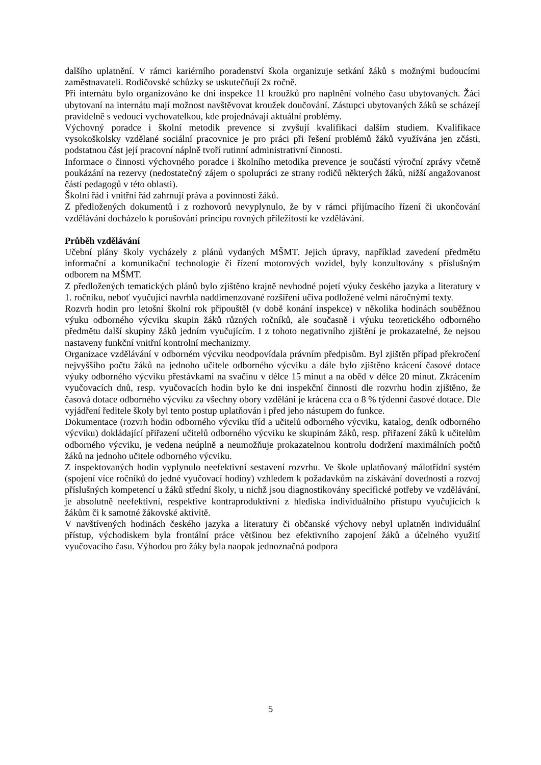dalšího uplatnění. V rámci kariérního poradenství škola organizuje setkání žáků s možnými budoucími zaměstnavateli. Rodičovské schůzky se uskutečňují 2x ročně.
Při internátu bylo organizováno ke dni inspekce 11 kroužků pro naplnění volného času ubytovaných. Žáci ubytovaní na internátu mají možnost navštěvovat kroužek doučování. Zástupci ubytovaných žáků se scházejí pravidelně s vedoucí vychovatelkou, kde projednávají aktuální problémy.
Výchovný poradce i školní metodik prevence si zvyšují kvalifikaci dalším studiem. Kvalifikace vysokoškolsky vzdělané sociální pracovnice je pro práci při řešení problémů žáků využívána jen zčásti, podstatnou část její pracovní náplně tvoří rutinní administrativní činnosti.
Informace o činnosti výchovného poradce i školního metodika prevence je součástí výroční zprávy včetně poukázání na rezervy (nedostatečný zájem o spolupráci ze strany rodičů některých žáků, nižší angažovanost části pedagogů v této oblasti).
Školní řád i vnitřní řád zahrnují práva a povinnosti žáků.
Z předložených dokumentů i z rozhovorů nevyplynulo, že by v rámci přijímacího řízení či ukončování vzdělávání docházelo k porušování principu rovných příležitostí ke vzdělávání.
Průběh vzdělávání
Učební plány školy vycházely z plánů vydaných MŠMT. Jejich úpravy, například zavedení předmětu informační a komunikační technologie či řízení motorových vozidel, byly konzultovány s příslušným odborem na MŠMT.
Z předložených tematických plánů bylo zjištěno krajně nevhodné pojetí výuky českého jazyka a literatury v 1. ročníku, neboť vyučující navrhla naddimenzované rozšíření učiva podložené velmi náročnými texty.
Rozvrh hodin pro letošní školní rok připouštěl (v době konání inspekce) v několika hodinách souběžnou výuku odborného výcviku skupin žáků různých ročníků, ale současně i výuku teoretického odborného předmětu další skupiny žáků jedním vyučujícím. I z tohoto negativního zjištění je prokazatelné, že nejsou nastaveny funkční vnitřní kontrolní mechanizmy.
Organizace vzdělávání v odborném výcviku neodpovídala právním předpisům. Byl zjištěn případ překročení nejvyššího počtu žáků na jednoho učitele odborného výcviku a dále bylo zjištěno krácení časové dotace výuky odborného výcviku přestávkami na svačinu v délce 15 minut a na oběd v délce 20 minut. Zkrácením vyučovacích dnů, resp. vyučovacích hodin bylo ke dni inspekční činnosti dle rozvrhu hodin zjištěno, že časová dotace odborného výcviku za všechny obory vzdělání je krácena cca o 8 % týdenní časové dotace. Dle vyjádření ředitele školy byl tento postup uplatňován i před jeho nástupem do funkce.
Dokumentace (rozvrh hodin odborného výcviku tříd a učitelů odborného výcviku, katalog, deník odborného výcviku) dokládající přiřazení učitelů odborného výcviku ke skupinám žáků, resp. přiřazení žáků k učitelům odborného výcviku, je vedena neúplně a neumožňuje prokazatelnou kontrolu dodržení maximálních počtů žáků na jednoho učitele odborného výcviku.
Z inspektovaných hodin vyplynulo neefektivní sestavení rozvrhu. Ve škole uplatňovaný málotřídní systém (spojení více ročníků do jedné vyučovací hodiny) vzhledem k požadavkům na získávání dovedností a rozvoj příslušných kompetencí u žáků střední školy, u nichž jsou diagnostikovány specifické potřeby ve vzdělávání, je absolutně neefektivní, respektive kontraproduktivní z hlediska individuálního přístupu vyučujících k žákům či k samotné žákovské aktivitě.
V navštívených hodinách českého jazyka a literatury či občanské výchovy nebyl uplatněn individuální přístup, východiskem byla frontální práce většinou bez efektivního zapojení žáků a účelného využití vyučovacího času. Výhodou pro žáky byla naopak jednoznačná podpora
5